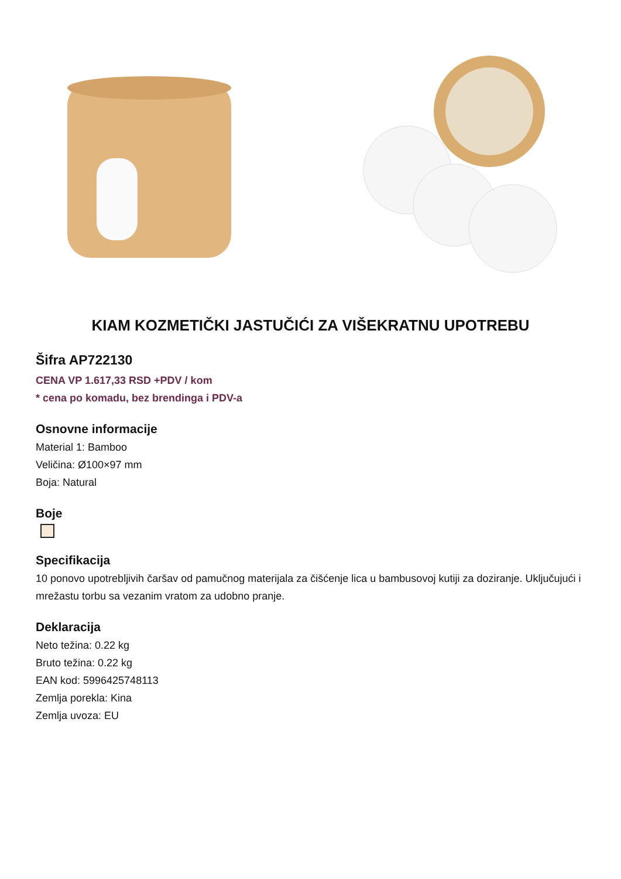KIAM KOZMETIČKI JASTUČIĆI ZA VIŠEKRATNU UPOTREBU
Šifra AP722130
CENA VP 1.617,33 RSD +PDV / kom
* cena po komadu, bez brendinga i PDV-a
Osnovne informacije
Material 1: Bamboo
Veličina: Ø100×97 mm
Boja: Natural
Boje
Specifikacija
10 ponovo upotrebljivih čaršav od pamučnog materijala za čišćenje lica u bambusovoj kutiji za doziranje. Uključujući i mrežastu torbu sa vezanim vratom za udobno pranje.
Deklaracija
Neto težina: 0.22 kg
Bruto težina: 0.22 kg
EAN kod: 5996425748113
Zemlja porekla: Kina
Zemlja uvoza: EU